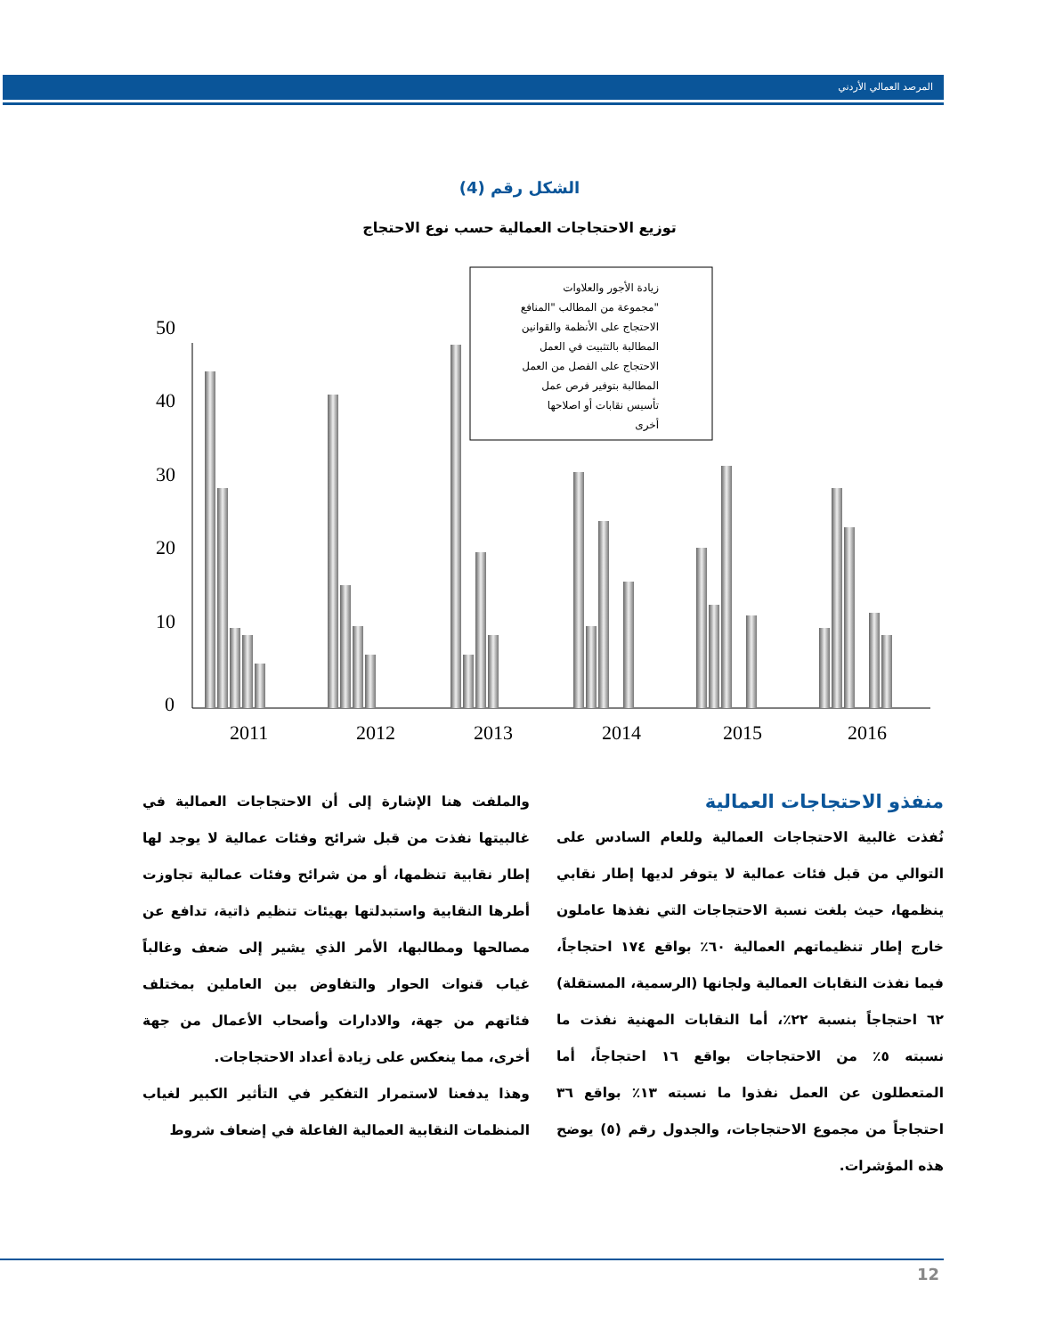المرصد العمالي الأردني
الشكل رقم (4)
توزيع الاحتجاجات العمالية حسب نوع الاحتجاج
50
40
30
20
10
0
2011
2012
2013
2014
2015
2016
زيادة الأجور والعلاوات
مجموعة من المطالب "المنافع"
الاحتجاج على الأنظمة والقوانين
المطالبة بالتثبيت في العمل
الاحتجاج على الفصل من العمل
المطالبة بتوفير فرص عمل
تأسيس نقابات أو اصلاحها
أخرى
منفذو الاحتجاجات العمالية
نُفذت غالبية الاحتجاجات العمالية وللعام السادس على التوالي من قبل فئات عمالية لا يتوفر لديها إطار نقابي ينظمها، حيث بلغت نسبة الاحتجاجات التي نفذها عاملون خارج إطار تنظيماتهم العمالية ٦٠٪ بواقع ١٧٤ احتجاجاً، فيما نفذت النقابات العمالية ولجانها (الرسمية، المستقلة) ٦٢ احتجاجاً بنسبة ٢٢٪، أما النقابات المهنية نفذت ما نسبته ٥٪ من الاحتجاجات بواقع ١٦ احتجاجاً، أما المتعطلون عن العمل نفذوا ما نسبته ١٣٪ بواقع ٣٦ احتجاجاً من مجموع الاحتجاجات، والجدول رقم (٥) يوضح هذه المؤشرات.
والملفت هنا الإشارة إلى أن الاحتجاجات العمالية في غالبيتها نفذت من قبل شرائح وفئات عمالية لا يوجد لها إطار نقابية تنظمها، أو من شرائح وفئات عمالية تجاوزت أطرها النقابية واستبدلتها بهيئات تنظيم ذاتية، تدافع عن مصالحها ومطالبها، الأمر الذي يشير إلى ضعف وغالباً غياب قنوات الحوار والتفاوض بين العاملين بمختلف فئاتهم من جهة، والادارات وأصحاب الأعمال من جهة أخرى، مما ينعكس على زيادة أعداد الاحتجاجات.
وهذا يدفعنا لاستمرار التفكير في التأثير الكبير لغياب المنظمات النقابية العمالية الفاعلة في إضعاف شروط
12